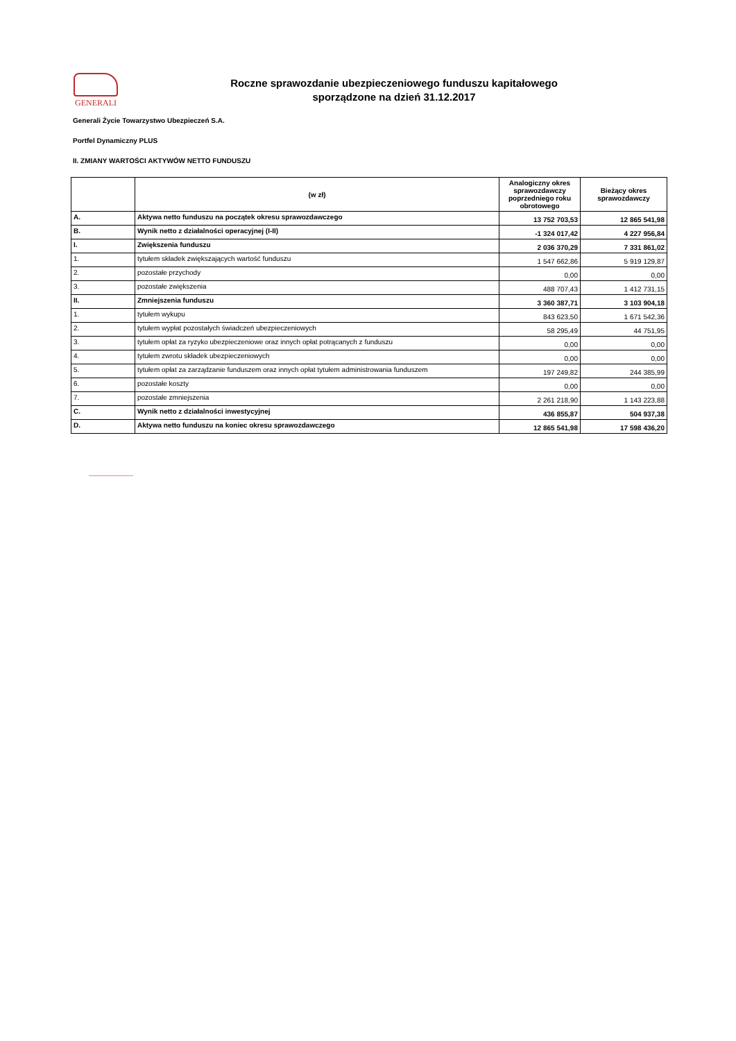GENERALI
Roczne sprawozdanie ubezpieczeniowego funduszu kapitałowego
sporządzone na dzień 31.12.2017
Generali Życie Towarzystwo Ubezpieczeń S.A.
Portfel Dynamiczny PLUS
II. ZMIANY WARTOŚCI AKTYWÓW NETTO FUNDUSZU
| | (w zł) | Analogiczny okres sprawozdawczy poprzedniego roku obrotowego | Bieżący okres sprawozdawczy |
| --- | --- | --- | --- |
| A. | Aktywa netto funduszu na początek okresu sprawozdawczego | 13 752 703,53 | 12 865 541,98 |
| B. | Wynik netto z działalności operacyjnej (I-II) | -1 324 017,42 | 4 227 956,84 |
| I. | Zwiększenia funduszu | 2 036 370,29 | 7 331 861,02 |
| 1. | tytułem składek zwiększających wartość funduszu | 1 547 662,86 | 5 919 129,87 |
| 2. | pozostałe przychody | 0,00 | 0,00 |
| 3. | pozostałe zwiększenia | 488 707,43 | 1 412 731,15 |
| II. | Zmniejszenia funduszu | 3 360 387,71 | 3 103 904,18 |
| 1. | tytułem wykupu | 843 623,50 | 1 671 542,36 |
| 2. | tytułem wypłat pozostałych świadczeń ubezpieczeniowych | 58 295,49 | 44 751,95 |
| 3. | tytułem opłat za ryzyko ubezpieczeniowe oraz innych opłat potrącanych z funduszu | 0,00 | 0,00 |
| 4. | tytułem zwrotu składek ubezpieczeniowych | 0,00 | 0,00 |
| 5. | tytułem opłat za zarządzanie funduszem oraz innych opłat tytułem administrowania funduszem | 197 249,82 | 244 385,99 |
| 6. | pozostałe koszty | 0,00 | 0,00 |
| 7. | pozostałe zmniejszenia | 2 261 218,90 | 1 143 223,88 |
| C. | Wynik netto z działalności inwestycyjnej | 436 855,87 | 504 937,38 |
| D. | Aktywa netto funduszu na koniec okresu sprawozdawczego | 12 865 541,98 | 17 598 436,20 |